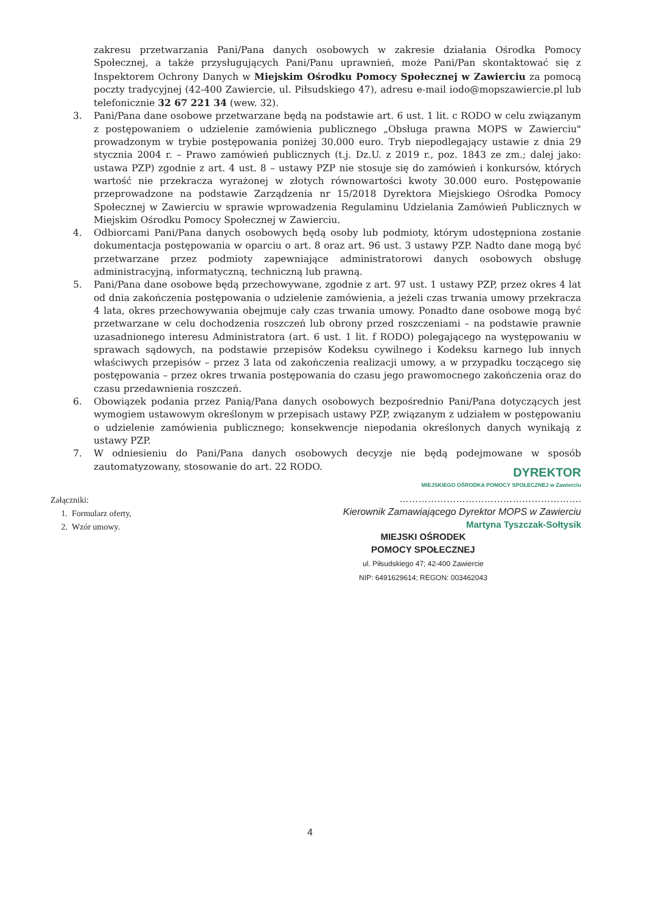zakresu przetwarzania Pani/Pana danych osobowych w zakresie działania Ośrodka Pomocy Społecznej, a także przysługujących Pani/Panu uprawnień, może Pani/Pan skontaktować się z Inspektorem Ochrony Danych w Miejskim Ośrodku Pomocy Społecznej w Zawierciu za pomocą poczty tradycyjnej (42-400 Zawiercie, ul. Piłsudskiego 47), adresu e-mail iodo@mopszawiercie.pl lub telefonicznie 32 67 221 34 (wew. 32).
3. Pani/Pana dane osobowe przetwarzane będą na podstawie art. 6 ust. 1 lit. c RODO w celu związanym z postępowaniem o udzielenie zamówienia publicznego „Obsługa prawna MOPS w Zawierciu" prowadzonym w trybie postępowania poniżej 30.000 euro. Tryb niepodlegający ustawie z dnia 29 stycznia 2004 r. – Prawo zamówień publicznych (t.j. Dz.U. z 2019 r., poz. 1843 ze zm.; dalej jako: ustawa PZP) zgodnie z art. 4 ust. 8 – ustawy PZP nie stosuje się do zamówień i konkursów, których wartość nie przekracza wyrażonej w złotych równowartości kwoty 30.000 euro. Postępowanie przeprowadzone na podstawie Zarządzenia nr 15/2018 Dyrektora Miejskiego Ośrodka Pomocy Społecznej w Zawierciu w sprawie wprowadzenia Regulaminu Udzielania Zamówień Publicznych w Miejskim Ośrodku Pomocy Społecznej w Zawierciu.
4. Odbiorcami Pani/Pana danych osobowych będą osoby lub podmioty, którym udostępniona zostanie dokumentacja postępowania w oparciu o art. 8 oraz art. 96 ust. 3 ustawy PZP. Nadto dane mogą być przetwarzane przez podmioty zapewniające administratorowi danych osobowych obsługę administracyjną, informatyczną, techniczną lub prawną.
5. Pani/Pana dane osobowe będą przechowywane, zgodnie z art. 97 ust. 1 ustawy PZP, przez okres 4 lat od dnia zakończenia postępowania o udzielenie zamówienia, a jeżeli czas trwania umowy przekracza 4 lata, okres przechowywania obejmuje cały czas trwania umowy. Ponadto dane osobowe mogą być przetwarzane w celu dochodzenia roszczeń lub obrony przed roszczeniami – na podstawie prawnie uzasadnionego interesu Administratora (art. 6 ust. 1 lit. f RODO) polegającego na występowaniu w sprawach sądowych, na podstawie przepisów Kodeksu cywilnego i Kodeksu karnego lub innych właściwych przepisów – przez 3 lata od zakończenia realizacji umowy, a w przypadku toczącego się postępowania – przez okres trwania postępowania do czasu jego prawomocnego zakończenia oraz do czasu przedawnienia roszczeń.
6. Obowiązek podania przez Panią/Pana danych osobowych bezpośrednio Pani/Pana dotyczących jest wymogiem ustawowym określonym w przepisach ustawy PZP, związanym z udziałem w postępowaniu o udzielenie zamówienia publicznego; konsekwencje niepodania określonych danych wynikają z ustawy PZP.
7. W odniesieniu do Pani/Pana danych osobowych decyzje nie będą podejmowane w sposób zautomatyzowany, stosowanie do art. 22 RODO.
DYREKTOR
MIEJSKIEGO OŚRODKA POMOCY SPOŁECZNEJ w Zawierciu
………………………………………………….
Kierownik Zamawiającego Dyrektor MOPS w Zawierciu
Martyna Tyszczak-Sołtysik
Załączniki:
1. Formularz oferty,
2. Wzór umowy.
MIEJSKI OŚRODEK
POMOCY SPOŁECZNEJ
ul. Piłsudskiego 47; 42-400 Zawiercie
NIP: 6491629614; REGON: 003462043
4